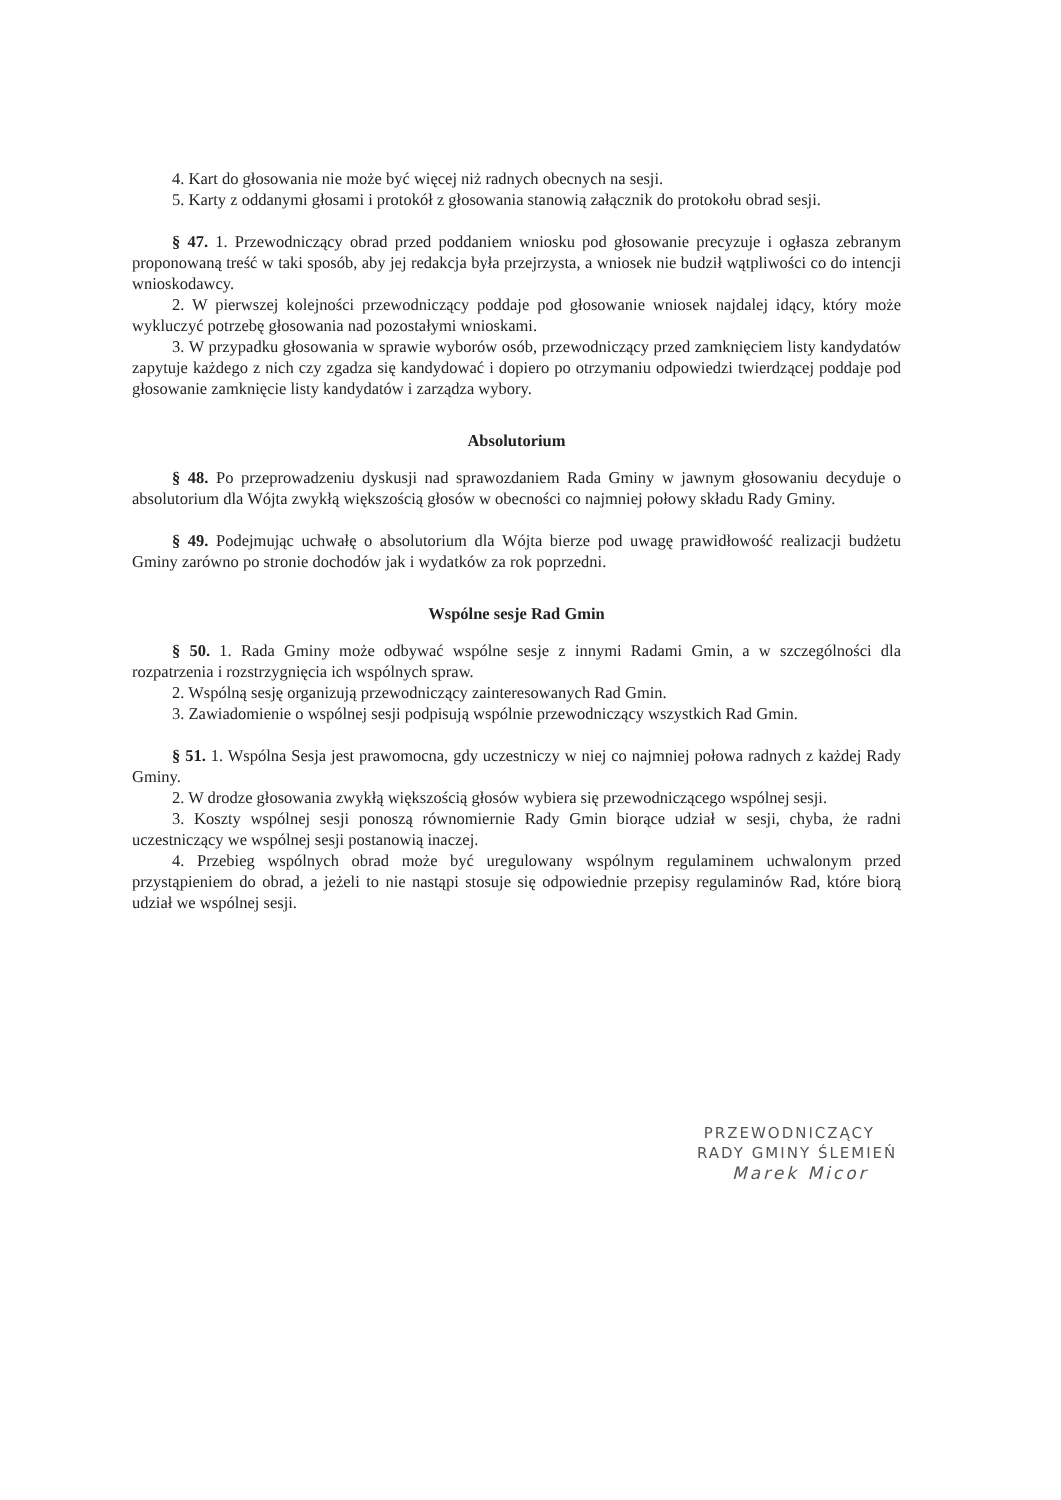4. Kart do głosowania nie może być więcej niż radnych obecnych na sesji.
5. Karty z oddanymi głosami i protokół z głosowania stanowią załącznik do protokołu obrad sesji.
§ 47. 1. Przewodniczący obrad przed poddaniem wniosku pod głosowanie precyzuje i ogłasza zebranym proponowaną treść w taki sposób, aby jej redakcja była przejrzysta, a wniosek nie budził wątpliwości co do intencji wnioskodawcy.
2. W pierwszej kolejności przewodniczący poddaje pod głosowanie wniosek najdalej idący, który może wykluczyć potrzebę głosowania nad pozostałymi wnioskami.
3. W przypadku głosowania w sprawie wyborów osób, przewodniczący przed zamknięciem listy kandydatów zapytuje każdego z nich czy zgadza się kandydować i dopiero po otrzymaniu odpowiedzi twierdzącej poddaje pod głosowanie zamknięcie listy kandydatów i zarządza wybory.
Absolutorium
§ 48. Po przeprowadzeniu dyskusji nad sprawozdaniem Rada Gminy w jawnym głosowaniu decyduje o absolutorium dla Wójta zwykłą większością głosów w obecności co najmniej połowy składu Rady Gminy.
§ 49. Podejmując uchwałę o absolutorium dla Wójta bierze pod uwagę prawidłowość realizacji budżetu Gminy zarówno po stronie dochodów jak i wydatków za rok poprzedni.
Wspólne sesje Rad Gmin
§ 50. 1. Rada Gminy może odbywać wspólne sesje z innymi Radami Gmin, a w szczególności dla rozpatrzenia i rozstrzygnięcia ich wspólnych spraw.
2. Wspólną sesję organizują przewodniczący zainteresowanych Rad Gmin.
3. Zawiadomienie o wspólnej sesji podpisują wspólnie przewodniczący wszystkich Rad Gmin.
§ 51. 1. Wspólna Sesja jest prawomocna, gdy uczestniczy w niej co najmniej połowa radnych z każdej Rady Gminy.
2. W drodze głosowania zwykłą większością głosów wybiera się przewodniczącego wspólnej sesji.
3. Koszty wspólnej sesji ponoszą równomiernie Rady Gmin biorące udział w sesji, chyba, że radni uczestniczący we wspólnej sesji postanowią inaczej.
4. Przebieg wspólnych obrad może być uregulowany wspólnym regulaminem uchwalonym przed przystąpieniem do obrad, a jeżeli to nie nastąpi stosuje się odpowiednie przepisy regulaminów Rad, które biorą udział we wspólnej sesji.
PRZEWODNICZĄCY
RADY GMINY ŚLEMIEŃ
Marek Micor